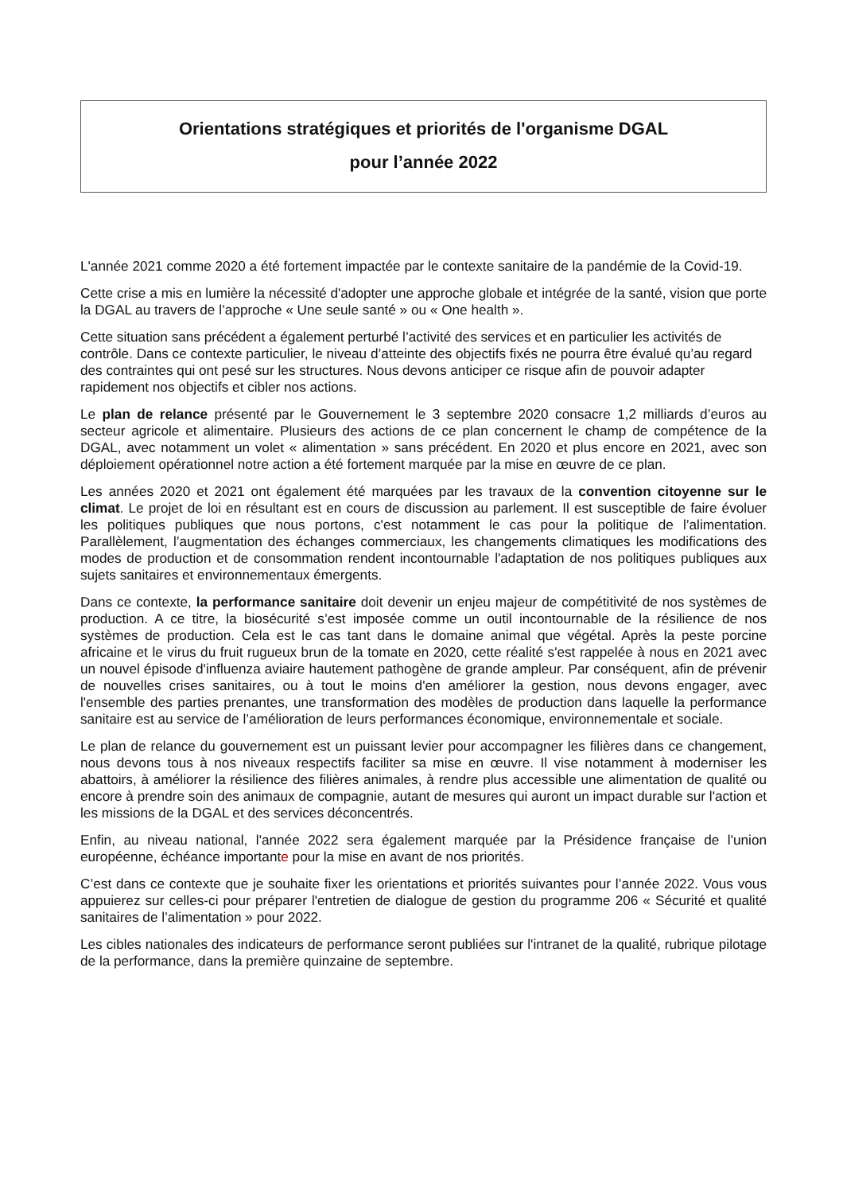Orientations stratégiques et priorités de l'organisme DGAL
pour l’année 2022
L'année 2021 comme 2020 a été fortement impactée par le contexte sanitaire de la pandémie de la Covid-19.
Cette crise a mis en lumière la nécessité d'adopter une approche globale et intégrée de la santé, vision que porte la DGAL au travers de l’approche « Une seule santé » ou « One health ».
Cette situation sans précédent a également perturbé l’activité des services et en particulier les activités de contrôle. Dans ce contexte particulier, le niveau d’atteinte des objectifs fixés ne pourra être évalué qu’au regard des contraintes qui ont pesé sur les structures. Nous devons anticiper ce risque afin de pouvoir adapter rapidement nos objectifs et cibler nos actions.
Le plan de relance présenté par le Gouvernement le 3 septembre 2020 consacre 1,2 milliards d’euros au secteur agricole et alimentaire. Plusieurs des actions de ce plan concernent le champ de compétence de la DGAL, avec notamment un volet « alimentation » sans précédent. En 2020 et plus encore en 2021, avec son déploiement opérationnel notre action a été fortement marquée par la mise en œuvre de ce plan.
Les années 2020 et 2021 ont également été marquées par les travaux de la convention citoyenne sur le climat. Le projet de loi en résultant est en cours de discussion au parlement. Il est susceptible de faire évoluer les politiques publiques que nous portons, c'est notamment le cas pour la politique de l’alimentation. Parallèlement, l’augmentation des échanges commerciaux, les changements climatiques les modifications des modes de production et de consommation rendent incontournable l'adaptation de nos politiques publiques aux sujets sanitaires et environnementaux émergents.
Dans ce contexte, la performance sanitaire doit devenir un enjeu majeur de compétitivité de nos systèmes de production. A ce titre, la biosécurité s’est imposée comme un outil incontournable de la résilience de nos systèmes de production. Cela est le cas tant dans le domaine animal que végétal. Après la peste porcine africaine et le virus du fruit rugueux brun de la tomate en 2020, cette réalité s'est rappelée à nous en 2021 avec un nouvel épisode d'influenza aviaire hautement pathogène de grande ampleur. Par conséquent, afin de prévenir de nouvelles crises sanitaires, ou à tout le moins d'en améliorer la gestion, nous devons engager, avec l'ensemble des parties prenantes, une transformation des modèles de production dans laquelle la performance sanitaire est au service de l’amélioration de leurs performances économique, environnementale et sociale.
Le plan de relance du gouvernement est un puissant levier pour accompagner les filières dans ce changement, nous devons tous à nos niveaux respectifs faciliter sa mise en œuvre. Il vise notamment à moderniser les abattoirs, à améliorer la résilience des filières animales, à rendre plus accessible une alimentation de qualité ou encore à prendre soin des animaux de compagnie, autant de mesures qui auront un impact durable sur l'action et les missions de la DGAL et des services déconcentrés.
Enfin, au niveau national, l'année 2022 sera également marquée par la Présidence française de l'union européenne, échéance importante pour la mise en avant de nos priorités.
C’est dans ce contexte que je souhaite fixer les orientations et priorités suivantes pour l’année 2022. Vous vous appuierez sur celles-ci pour préparer l'entretien de dialogue de gestion du programme 206 « Sécurité et qualité sanitaires de l’alimentation » pour 2022.
Les cibles nationales des indicateurs de performance seront publiées sur l'intranet de la qualité, rubrique pilotage de la performance, dans la première quinzaine de septembre.